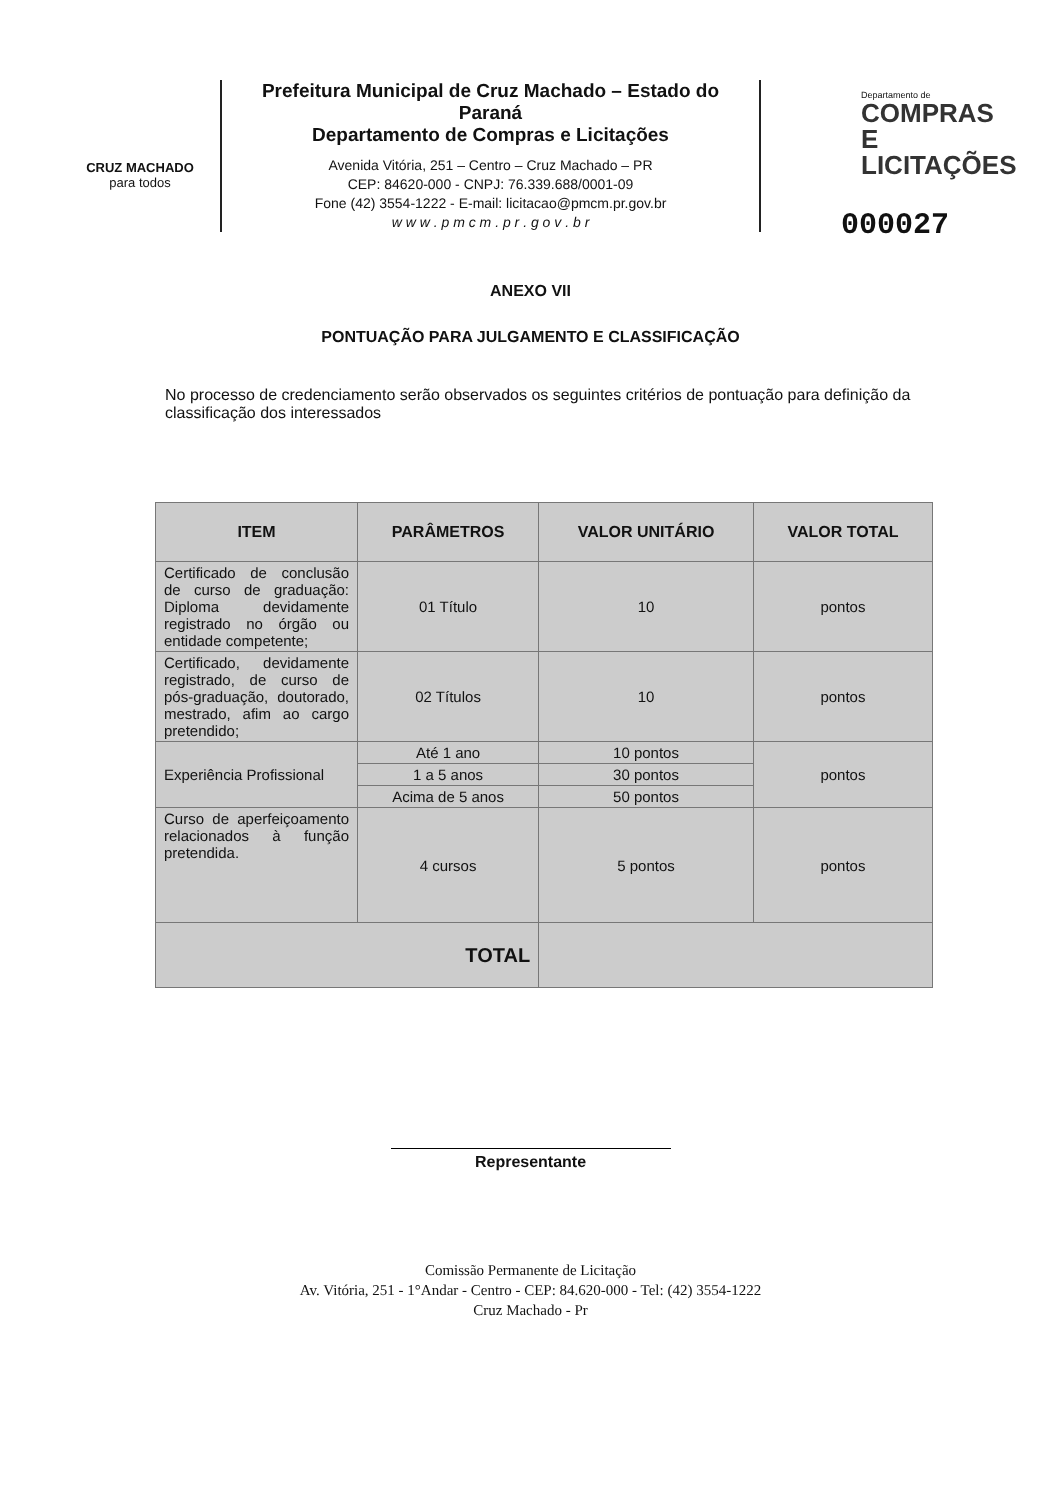CRUZ MACHADO
para todos
Prefeitura Municipal de Cruz Machado – Estado do Paraná
Departamento de Compras e Licitações
Avenida Vitória, 251 – Centro – Cruz Machado – PR
CEP: 84620-000 - CNPJ: 76.339.688/0001-09
Fone (42) 3554-1222 - E-mail: licitacao@pmcm.pr.gov.br
w w w . p m c m . p r . g o v . b r
Departamento de
COMPRAS E
LICITAÇÕES
000027
ANEXO VII
PONTUAÇÃO PARA JULGAMENTO E CLASSIFICAÇÃO
No processo de credenciamento serão observados os seguintes critérios de pontuação para definição da classificação dos interessados
| ITEM | PARÂMETROS | VALOR UNITÁRIO | VALOR TOTAL |
| --- | --- | --- | --- |
| Certificado de conclusão de curso de graduação: Diploma devidamente registrado no órgão ou entidade competente; | 01 Título | 10 | pontos |
| Certificado, devidamente registrado, de curso de pós-graduação, doutorado, mestrado, afim ao cargo pretendido; | 02 Títulos | 10 | pontos |
| Experiência Profissional | Até 1 ano | 10 pontos | pontos |
| | 1 a 5 anos | 30 pontos | |
| | Acima de 5 anos | 50 pontos | |
| Curso de aperfeiçoamento relacionados à função pretendida. | 4 cursos | 5 pontos | pontos |
| TOTAL | | | |
Representante
Comissão Permanente de Licitação
Av. Vitória, 251 - 1°Andar - Centro - CEP: 84.620-000 - Tel: (42) 3554-1222
Cruz Machado - Pr